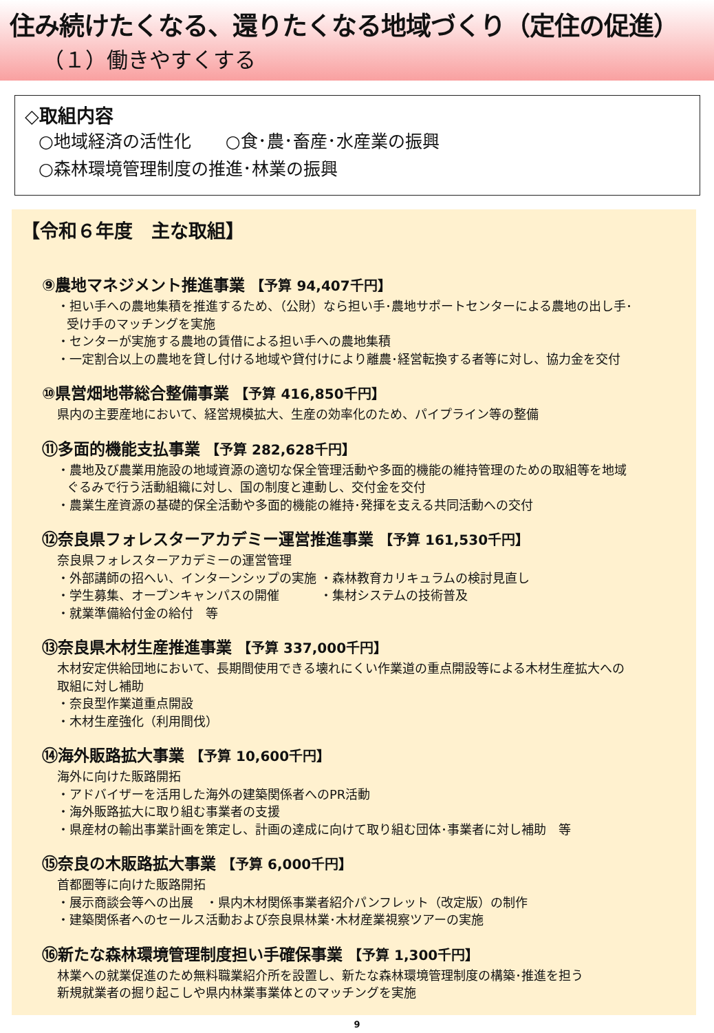住み続けたくなる、還りたくなる地域づくり（定住の促進）
（１）働きやすくする
◇取組内容
○地域経済の活性化　　○食･農･畜産･水産業の振興
○森林環境管理制度の推進･林業の振興
【令和６年度　主な取組】
⑨農地マネジメント推進事業 【予算 94,407千円】
・担い手への農地集積を推進するため、（公財）なら担い手･農地サポートセンターによる農地の出し手･
受け手のマッチングを実施
・センターが実施する農地の賃借による担い手への農地集積
・一定割合以上の農地を貸し付ける地域や貸付けにより離農･経営転換する者等に対し、協力金を交付
⑩県営畑地帯総合整備事業 【予算 416,850千円】
県内の主要産地において、経営規模拡大、生産の効率化のため、パイプライン等の整備
⑪多面的機能支払事業 【予算 282,628千円】
・農地及び農業用施設の地域資源の適切な保全管理活動や多面的機能の維持管理のための取組等を地域
ぐるみで行う活動組織に対し、国の制度と連動し、交付金を交付
・農業生産資源の基礎的保全活動や多面的機能の維持･発揮を支える共同活動への交付
⑫奈良県フォレスターアカデミー運営推進事業 【予算 161,530千円】
奈良県フォレスターアカデミーの運営管理
・外部講師の招へい、インターンシップの実施 ・森林教育カリキュラムの検討見直し
・学生募集、オープンキャンパスの開催 ・集材システムの技術普及
・就業準備給付金の給付　等
⑬奈良県木材生産推進事業 【予算 337,000千円】
木材安定供給団地において、長期間使用できる壊れにくい作業道の重点開設等による木材生産拡大への
取組に対し補助
・奈良型作業道重点開設
・木材生産強化（利用間伐）
⑭海外販路拡大事業 【予算 10,600千円】
海外に向けた販路開拓
・アドバイザーを活用した海外の建築関係者へのPR活動
・海外販路拡大に取り組む事業者の支援
・県産材の輸出事業計画を策定し、計画の達成に向けて取り組む団体･事業者に対し補助　等
⑮奈良の木販路拡大事業 【予算 6,000千円】
首都圏等に向けた販路開拓
・展示商談会等への出展　・県内木材関係事業者紹介パンフレット（改定版）の制作
・建築関係者へのセールス活動および奈良県林業･木材産業視察ツアーの実施
⑯新たな森林環境管理制度担い手確保事業 【予算 1,300千円】
林業への就業促進のため無料職業紹介所を設置し、新たな森林環境管理制度の構築･推進を担う
新規就業者の掘り起こしや県内林業事業体とのマッチングを実施
9